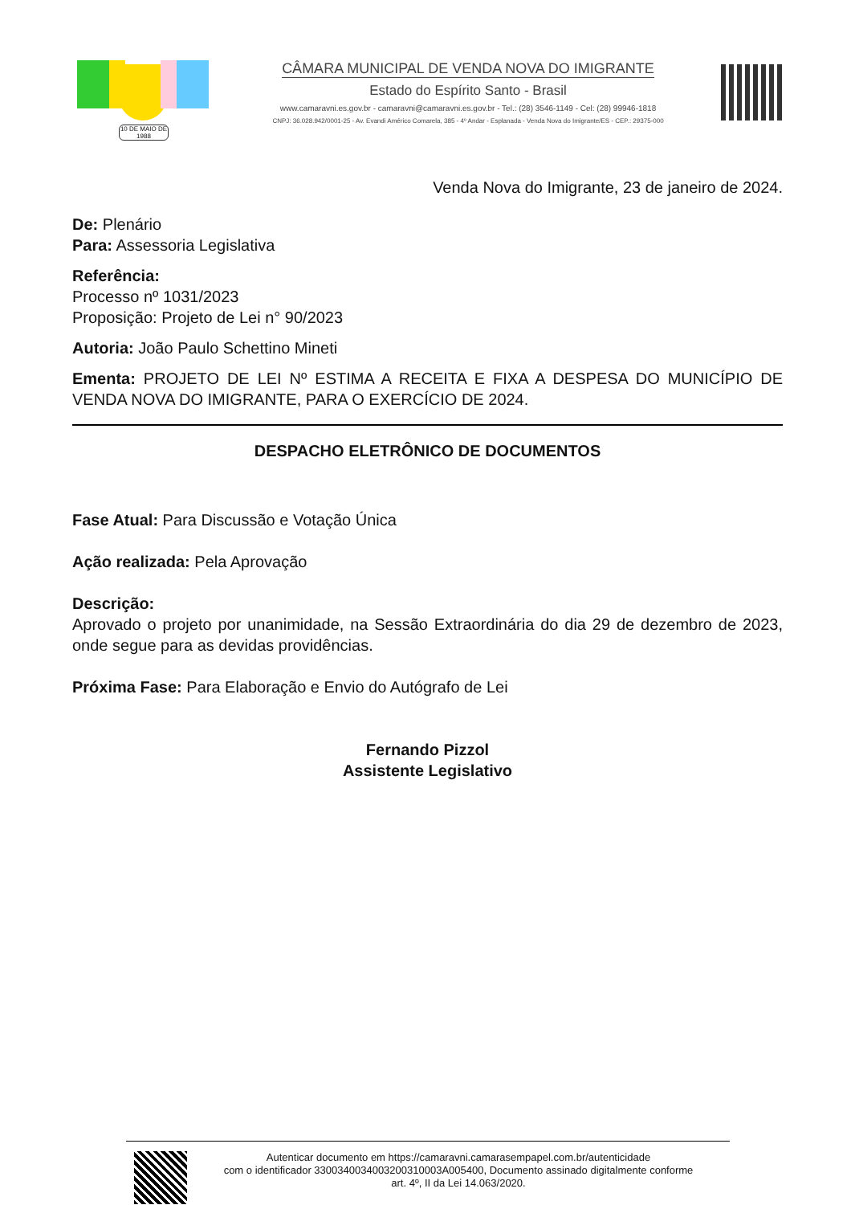10 DE MAIO DE 1988
CÂMARA MUNICIPAL DE VENDA NOVA DO IMIGRANTE
Estado do Espírito Santo - Brasil
www.camaravni.es.gov.br - camaravni@camaravni.es.gov.br - Tel.: (28) 3546-1149 - Cel: (28) 99946-1818
CNPJ: 36.028.942/0001-25 - Av. Evandi Américo Comarela, 385 - 4º Andar - Esplanada - Venda Nova do Imigrante/ES - CEP.: 29375-000
Venda Nova do Imigrante, 23 de janeiro de 2024.
De: Plenário
Para: Assessoria Legislativa
Referência:
Processo nº 1031/2023
Proposição: Projeto de Lei n° 90/2023
Autoria: João Paulo Schettino Mineti
Ementa: PROJETO DE LEI Nº ESTIMA A RECEITA E FIXA A DESPESA DO MUNICÍPIO DE VENDA NOVA DO IMIGRANTE, PARA O EXERCÍCIO DE 2024.
DESPACHO ELETRÔNICO DE DOCUMENTOS
Fase Atual: Para Discussão e Votação Única
Ação realizada: Pela Aprovação
Descrição:
Aprovado o projeto por unanimidade, na Sessão Extraordinária do dia 29 de dezembro de 2023, onde segue para as devidas providências.
Próxima Fase: Para Elaboração e Envio do Autógrafo de Lei
Fernando Pizzol
Assistente Legislativo
Autenticar documento em https://camaravni.camarasempapel.com.br/autenticidade
com o identificador 3300340034003200310003A005400, Documento assinado digitalmente conforme
art. 4º, II da Lei 14.063/2020.